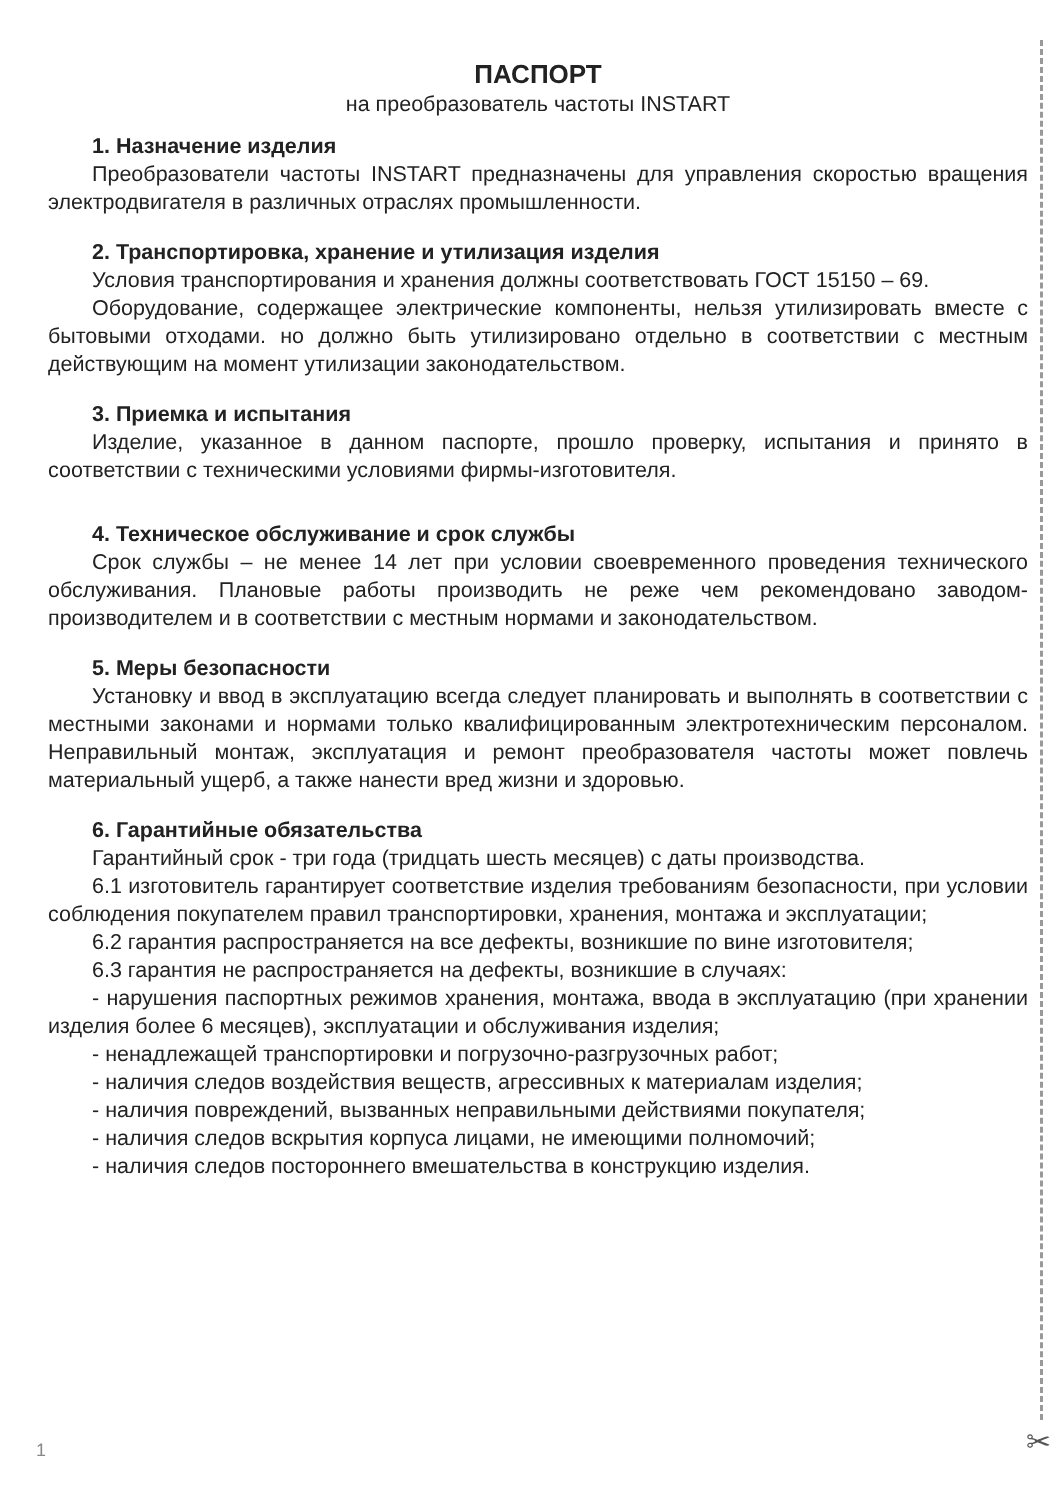ПАСПОРТ
на преобразователь частоты INSTART
1. Назначение изделия
Преобразователи частоты INSTART предназначены для управления скоростью вращения электродвигателя в различных отраслях промышленности.
2. Транспортировка, хранение и утилизация изделия
Условия транспортирования и хранения должны соответствовать ГОСТ 15150 – 69.
Оборудование, содержащее электрические компоненты, нельзя утилизировать вместе с бытовыми отходами. но должно быть утилизировано отдельно в соответствии с местным действующим на момент утилизации законодательством.
3. Приемка и испытания
Изделие, указанное в данном паспорте, прошло проверку, испытания и принято в соответствии с техническими условиями фирмы-изготовителя.
4. Техническое обслуживание и срок службы
Срок службы – не менее 14 лет при условии своевременного проведения технического обслуживания. Плановые работы производить не реже чем рекомендовано заводом-производителем и в соответствии с местным нормами и законодательством.
5. Меры безопасности
Установку и ввод в эксплуатацию всегда следует планировать и выполнять в соответствии с местными законами и нормами только квалифицированным электротехническим персоналом. Неправильный монтаж, эксплуатация и ремонт преобразователя частоты может повлечь материальный ущерб, а также нанести вред жизни и здоровью.
6. Гарантийные обязательства
Гарантийный срок - три года (тридцать шесть месяцев) с даты производства.
6.1 изготовитель гарантирует соответствие изделия требованиям безопасности, при условии соблюдения покупателем правил транспортировки, хранения, монтажа и эксплуатации;
6.2 гарантия распространяется на все дефекты, возникшие по вине изготовителя;
6.3 гарантия не распространяется на дефекты, возникшие в случаях:
- нарушения паспортных режимов хранения, монтажа, ввода в эксплуатацию (при хранении изделия более 6 месяцев), эксплуатации и обслуживания изделия;
- ненадлежащей транспортировки и погрузочно-разгрузочных работ;
- наличия следов воздействия веществ, агрессивных к материалам изделия;
- наличия повреждений, вызванных неправильными действиями покупателя;
- наличия следов вскрытия корпуса лицами, не имеющими полномочий;
- наличия следов постороннего вмешательства в конструкцию изделия.
1 ✂